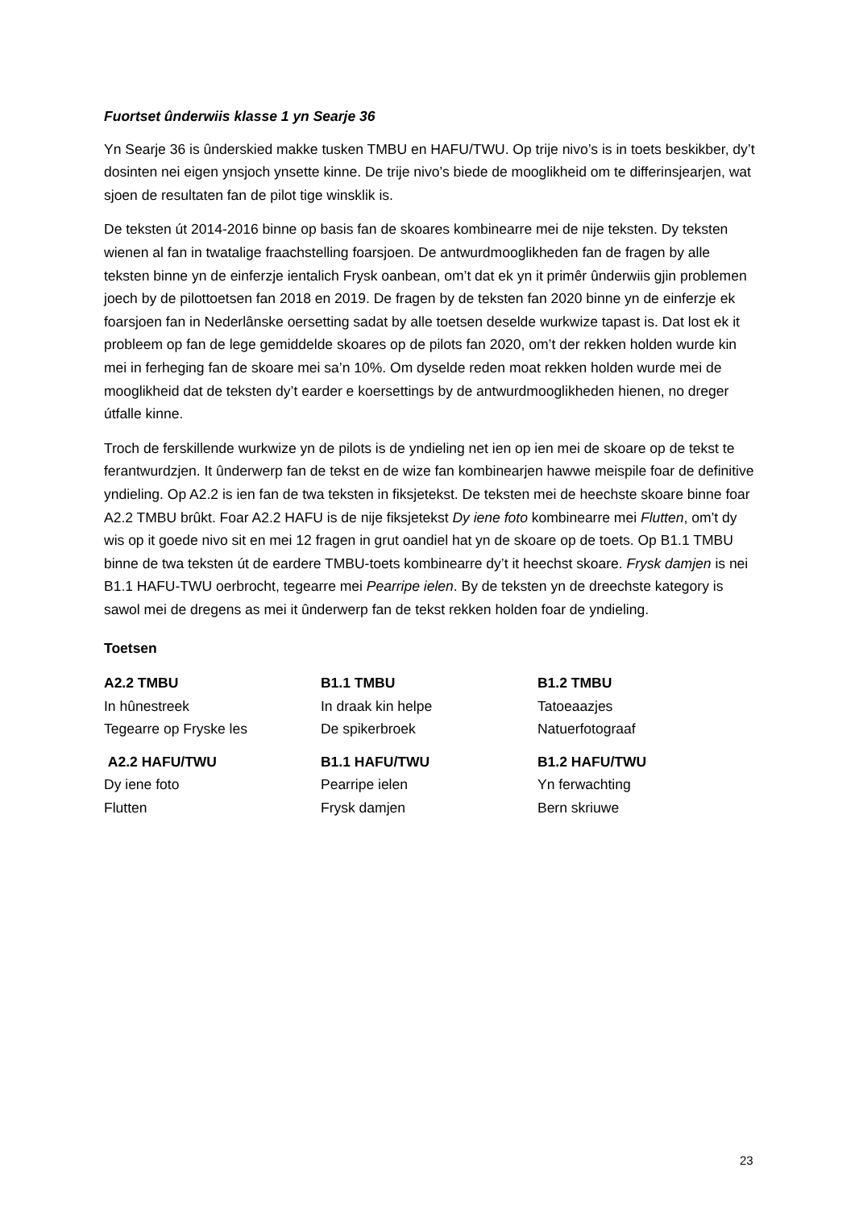Fuortset ûnderwiis klasse 1 yn Searje 36
Yn Searje 36 is ûnderskied makke tusken TMBU en HAFU/TWU. Op trije nivo’s is in toets beskikber, dy’t dosinten nei eigen ynsjoch ynsette kinne. De trije nivo’s biede de mooglikheid om te differinsjearjen, wat sjoen de resultaten fan de pilot tige winsklik is.
De teksten út 2014-2016 binne op basis fan de skoares kombinearre mei de nije teksten. Dy teksten wienen al fan in twatalige fraachstelling foarsjoen. De antwurdmooglikheden fan de fragen by alle teksten binne yn de einferzje ientalich Frysk oanbean, om’t dat ek yn it primêr ûnderwiis gjin problemen joech by de pilottoetsen fan 2018 en 2019. De fragen by de teksten fan 2020 binne yn de einferzje ek foarsjoen fan in Nederlânske oersetting sadat by alle toetsen deselde wurkwize tapast is. Dat lost ek it probleem op fan de lege gemiddelde skoares op de pilots fan 2020, om’t der rekken holden wurde kin mei in ferheging fan de skoare mei sa’n 10%. Om dyselde reden moat rekken holden wurde mei de mooglikheid dat de teksten dy’t earder e koersettings by de antwurdmooglikheden hienen, no dreger útfalle kinne.
Troch de ferskillende wurkwize yn de pilots is de yndieling net ien op ien mei de skoare op de tekst te ferantwurdzjen. It ûnderwerp fan de tekst en de wize fan kombinearjen hawwe meispile foar de definitive yndieling. Op A2.2 is ien fan de twa teksten in fiksjetekst. De teksten mei de heechste skoare binne foar A2.2 TMBU brûkt. Foar A2.2 HAFU is de nije fiksjetekst Dy iene foto kombinearre mei Flutten, om’t dy wis op it goede nivo sit en mei 12 fragen in grut oandiel hat yn de skoare op de toets. Op B1.1 TMBU binne de twa teksten út de eardere TMBU-toets kombinearre dy’t it heechst skoare. Frysk damjen is nei B1.1 HAFU-TWU oerbrocht, tegearre mei Pearripe ielen. By de teksten yn de dreechste kategory is sawol mei de dregens as mei it ûnderwerp fan de tekst rekken holden foar de yndieling.
Toetsen
| A2.2 TMBU In hûnestreek Tegearre op Fryske les | B1.1 TMBU In draak kin helpe De spikerbroek | B1.2 TMBU Tatoeaazjes Natuerfotograaf |
| A2.2 HAFU/TWU Dy iene foto Flutten | B1.1 HAFU/TWU Pearripe ielen Frysk damjen | B1.2 HAFU/TWU Yn ferwachting Bern skriuwe |
23